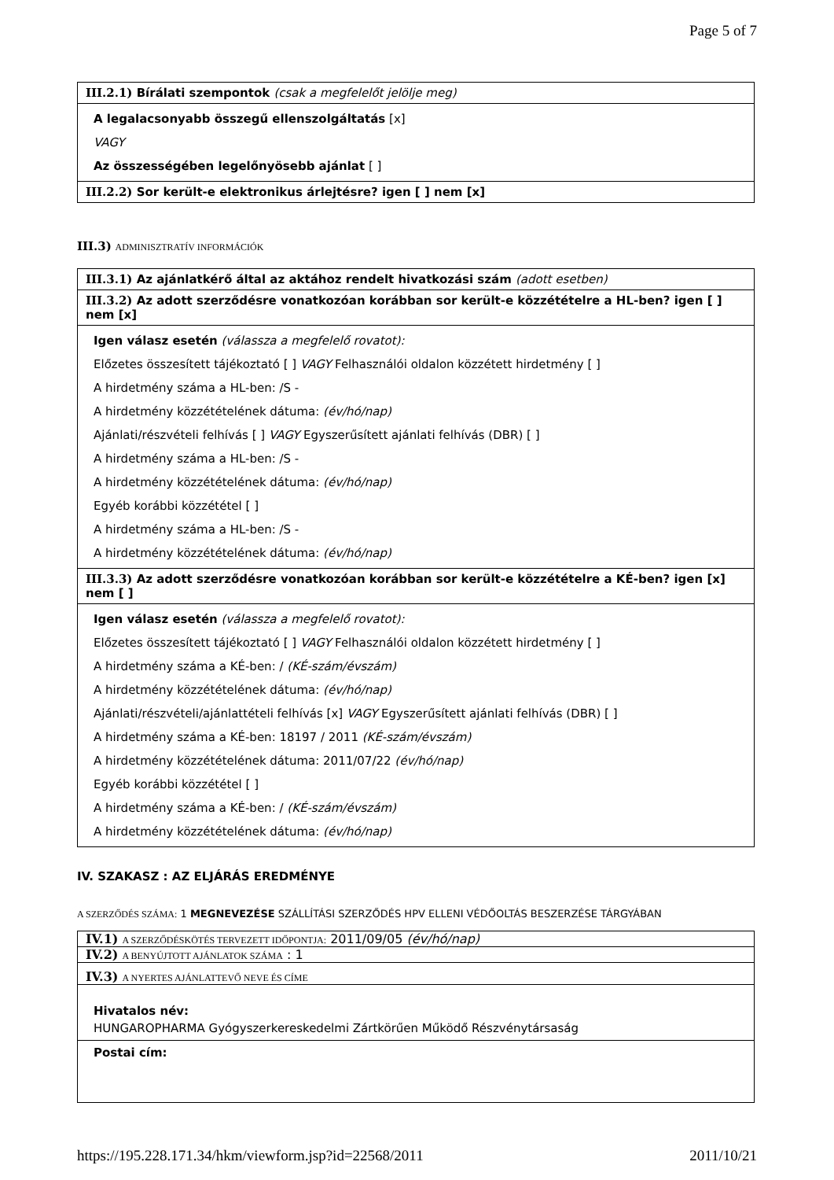Page 5 of 7
III.2.1) Bírálati szempontok (csak a megfelelőt jelölje meg)
A legalacsonyabb összegű ellenszolgáltatás [x]
VAGY
Az összességében legelőnyösebb ajánlat [ ]
III.2.2) Sor került-e elektronikus árlejtésre? igen [ ] nem [x]
III.3) ADMINISZTRATÍV INFORMÁCIÓK
III.3.1) Az ajánlatkérő által az aktához rendelt hivatkozási szám (adott esetben)
III.3.2) Az adott szerződésre vonatkozóan korábban sor került-e közzétételre a HL-ben? igen [ ] nem [x]
Igen válasz esetén (válassza a megfelelő rovatot):
Előzetes összesített tájékoztató [ ] VAGY Felhasználói oldalon közzétett hirdetmény [ ]
A hirdetmény száma a HL-ben: /S -
A hirdetmény közzétételének dátuma: (év/hó/nap)
Ajánlati/részvételi felhívás [ ] VAGY Egyszerűsített ajánlati felhívás (DBR) [ ]
A hirdetmény száma a HL-ben: /S -
A hirdetmény közzétételének dátuma: (év/hó/nap)
Egyéb korábbi közzététel [ ]
A hirdetmény száma a HL-ben: /S -
A hirdetmény közzétételének dátuma: (év/hó/nap)
III.3.3) Az adott szerződésre vonatkozóan korábban sor került-e közzétételre a KÉ-ben? igen [x] nem [ ]
Igen válasz esetén (válassza a megfelelő rovatot):
Előzetes összesített tájékoztató [ ] VAGY Felhasználói oldalon közzétett hirdetmény [ ]
A hirdetmény száma a KÉ-ben: / (KÉ-szám/évszám)
A hirdetmény közzétételének dátuma: (év/hó/nap)
Ajánlati/részvételi/ajánlattételi felhívás [x] VAGY Egyszerűsített ajánlati felhívás (DBR) [ ]
A hirdetmény száma a KÉ-ben: 18197 / 2011 (KÉ-szám/évszám)
A hirdetmény közzétételének dátuma: 2011/07/22 (év/hó/nap)
Egyéb korábbi közzététel [ ]
A hirdetmény száma a KÉ-ben: / (KÉ-szám/évszám)
A hirdetmény közzétételének dátuma: (év/hó/nap)
IV. SZAKASZ : AZ ELJÁRÁS EREDMÉNYE
A SZERZŐDÉS SZÁMA: 1 MEGNEVEZÉSE SZÁLLÍTÁSI SZERZŐDÉS HPV ELLENI VÉDŐOLTÁS BESZERZÉSE TÁRGYÁBAN
IV.1) A SZERZŐDÉSKÖTÉS TERVEZETT IDŐPONTJA: 2011/09/05 (év/hó/nap)
IV.2) A BENYÚJTOTT AJÁNLATOK SZÁMA : 1
IV.3) A NYERTES AJÁNLATTEVŐ NEVE ÉS CÍME
Hivatalos név:
HUNGAROPHARMA Gyógyszerkereskedelmi Zártkörűen Működő Részvénytársaság
Postai cím:
https://195.228.171.34/hkm/viewform.jsp?id=22568/2011 2011/10/21